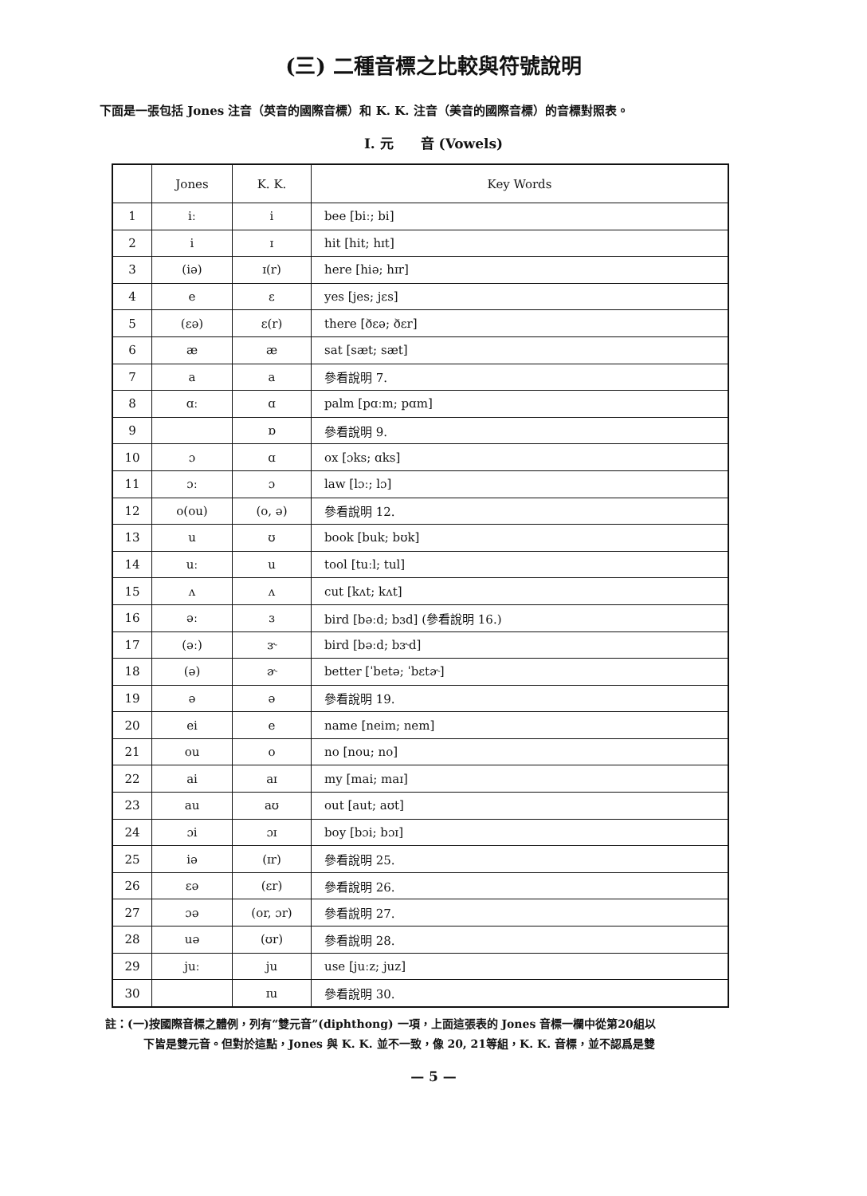(三) 二種音標之比較與符號說明
下面是一張包括 Jones 注音（英音的國際音標）和 K. K. 注音（美音的國際音標）的音標對照表。
I. 元　　音 (Vowels)
| | Jones | K. K. | Key Words |
| --- | --- | --- | --- |
| 1 | iː | i | bee [biː; bi] |
| 2 | i | ɪ | hit [hit; hɪt] |
| 3 | (iə) | ɪ(r) | here [hiə; hɪr] |
| 4 | e | ɛ | yes [jes; jɛs] |
| 5 | (ɛə) | ɛ(r) | there [ðɛə; ðɛr] |
| 6 | æ | æ | sat [sæt; sæt] |
| 7 | a | a | 參看說明 7. |
| 8 | ɑː | ɑ | palm [pɑːm; pɑm] |
| 9 | | ɒ | 參看說明 9. |
| 10 | ɔ | ɑ | ox [ɔks; ɑks] |
| 11 | ɔː | ɔ | law [lɔː; lɔ] |
| 12 | o(ou) | (o, ə) | 參看說明 12. |
| 13 | u | ʊ | book [buk; bʊk] |
| 14 | uː | u | tool [tuːl; tul] |
| 15 | ʌ | ʌ | cut [kʌt; kʌt] |
| 16 | əː | ɜ | bird [bəːd; bɜd] (參看說明 16.) |
| 17 | (əː) | ɝ | bird [bəːd; bɝd] |
| 18 | (ə) | ɚ | better [ˈbetə; ˈbɛtɚ] |
| 19 | ə | ə | 參看說明 19. |
| 20 | ei | e | name [neim; nem] |
| 21 | ou | o | no [nou; no] |
| 22 | ai | aɪ | my [mai; maɪ] |
| 23 | au | aʊ | out [aut; aʊt] |
| 24 | ɔi | ɔɪ | boy [bɔi; bɔɪ] |
| 25 | iə | (ɪr) | 參看說明 25. |
| 26 | ɛə | (ɛr) | 參看說明 26. |
| 27 | ɔə | (or, ɔr) | 參看說明 27. |
| 28 | uə | (ʊr) | 參看說明 28. |
| 29 | juː | ju | use [juːz; juz] |
| 30 | | ɪu | 參看說明 30. |
註：(一)按國際音標之體例，列有“雙元音”(diphthong) 一項，上面這張表的 Jones 音標一欄中從第20組以
下皆是雙元音。但對於這點，Jones 與 K. K. 並不一致，像 20, 21等組，K. K. 音標，並不認爲是雙
— 5 —